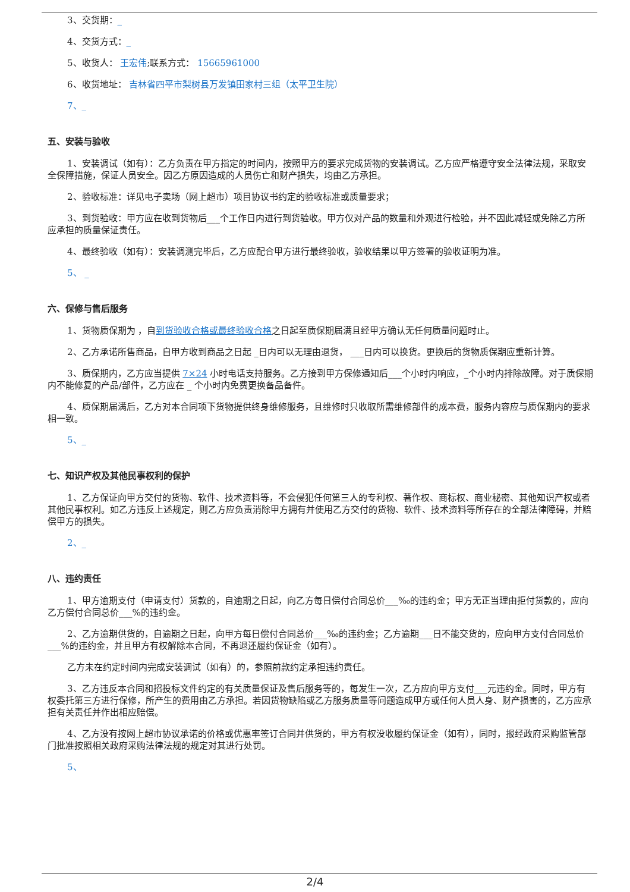3、交货期：_
4、交货方式：_
5、收货人： 王宏伟;联系方式： 15665961000
6、收货地址： 吉林省四平市梨树县万发镇田家村三组（太平卫生院）
7、_
五、安装与验收
1、安装调试（如有）：乙方负责在甲方指定的时间内，按照甲方的要求完成货物的安装调试。乙方应严格遵守安全法律法规，采取安全保障措施，保证人员安全。因乙方原因造成的人员伤亡和财产损失，均由乙方承担。
2、验收标准：详见电子卖场（网上超市）项目协议书约定的验收标准或质量要求；
3、到货验收：甲方应在收到货物后___个工作日内进行到货验收。甲方仅对产品的数量和外观进行检验，并不因此减轻或免除乙方所应承担的质量保证责任。
4、最终验收（如有）：安装调测完毕后，乙方应配合甲方进行最终验收，验收结果以甲方签署的验收证明为准。
5、 _
六、保修与售后服务
1、货物质保期为 ，自到货验收合格或最终验收合格之日起至质保期届满且经甲方确认无任何质量问题时止。
2、乙方承诺所售商品，自甲方收到商品之日起 _日内可以无理由退货， ___日内可以换货。更换后的货物质保期应重新计算。
3、质保期内，乙方应当提供 7×24 小时电话支持服务。乙方接到甲方保修通知后___个小时内响应，_个小时内排除故障。对于质保期内不能修复的产品/部件，乙方应在 _ 个小时内免费更换备品备件。
4、质保期届满后，乙方对本合同项下货物提供终身维修服务，且维修时只收取所需维修部件的成本费，服务内容应与质保期内的要求相一致。
5、_
七、知识产权及其他民事权利的保护
1、乙方保证向甲方交付的货物、软件、技术资料等，不会侵犯任何第三人的专利权、著作权、商标权、商业秘密、其他知识产权或者其他民事权利。如乙方违反上述规定，则乙方应负责消除甲方拥有并使用乙方交付的货物、软件、技术资料等所存在的全部法律障碍，并赔偿甲方的损失。
2、_
八、违约责任
1、甲方逾期支付（申请支付）货款的，自逾期之日起，向乙方每日偿付合同总价___‰的违约金；甲方无正当理由拒付货款的，应向乙方偿付合同总价___%的违约金。
2、乙方逾期供货的，自逾期之日起，向甲方每日偿付合同总价___‰的违约金；乙方逾期___日不能交货的，应向甲方支付合同总价___%的违约金，并且甲方有权解除本合同，不再退还履约保证金（如有）。
乙方未在约定时间内完成安装调试（如有）的，参照前款约定承担违约责任。
3、乙方违反本合同和招投标文件约定的有关质量保证及售后服务等的，每发生一次，乙方应向甲方支付___元违约金。同时，甲方有权委托第三方进行保修，所产生的费用由乙方承担。若因货物缺陷或乙方服务质量等问题造成甲方或任何人员人身、财产损害的，乙方应承担有关责任并作出相应赔偿。
4、乙方没有按网上超市协议承诺的价格或优惠率签订合同并供货的，甲方有权没收履约保证金（如有），同时，报经政府采购监管部门批准按照相关政府采购法律法规的规定对其进行处罚。
5、
2/4